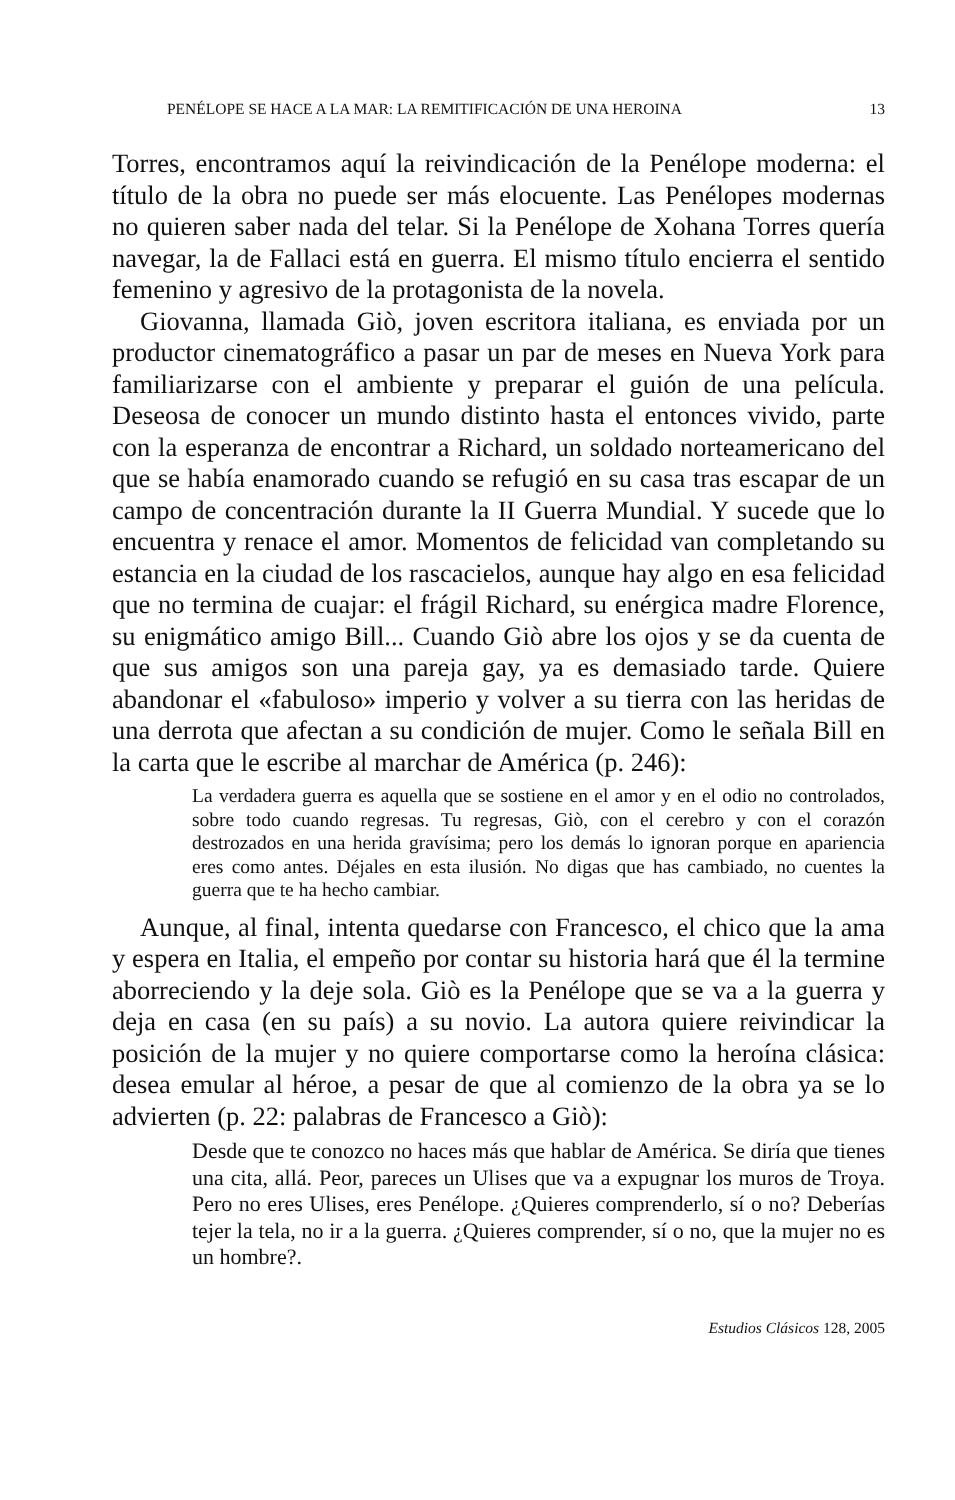PENÉLOPE SE HACE A LA MAR: LA REMITIFICACIÓN DE UNA HEROINA 13
Torres, encontramos aquí la reivindicación de la Penélope moderna: el título de la obra no puede ser más elocuente. Las Penélopes modernas no quieren saber nada del telar. Si la Penélope de Xohana Torres quería navegar, la de Fallaci está en guerra. El mismo título encierra el sentido femenino y agresivo de la protagonista de la novela.
Giovanna, llamada Giò, joven escritora italiana, es enviada por un productor cinematográfico a pasar un par de meses en Nueva York para familiarizarse con el ambiente y preparar el guión de una película. Deseosa de conocer un mundo distinto hasta el entonces vivido, parte con la esperanza de encontrar a Richard, un soldado norteamericano del que se había enamorado cuando se refugió en su casa tras escapar de un campo de concentración durante la II Guerra Mundial. Y sucede que lo encuentra y renace el amor. Momentos de felicidad van completando su estancia en la ciudad de los rascacielos, aunque hay algo en esa felicidad que no termina de cuajar: el frágil Richard, su enérgica madre Florence, su enigmático amigo Bill... Cuando Giò abre los ojos y se da cuenta de que sus amigos son una pareja gay, ya es demasiado tarde. Quiere abandonar el «fabuloso» imperio y volver a su tierra con las heridas de una derrota que afectan a su condición de mujer. Como le señala Bill en la carta que le escribe al marchar de América (p. 246):
La verdadera guerra es aquella que se sostiene en el amor y en el odio no controlados, sobre todo cuando regresas. Tu regresas, Giò, con el cerebro y con el corazón destrozados en una herida gravísima; pero los demás lo ignoran porque en apariencia eres como antes. Déjales en esta ilusión. No digas que has cambiado, no cuentes la guerra que te ha hecho cambiar.
Aunque, al final, intenta quedarse con Francesco, el chico que la ama y espera en Italia, el empeño por contar su historia hará que él la termine aborreciendo y la deje sola. Giò es la Penélope que se va a la guerra y deja en casa (en su país) a su novio. La autora quiere reivindicar la posición de la mujer y no quiere comportarse como la heroína clásica: desea emular al héroe, a pesar de que al comienzo de la obra ya se lo advierten (p. 22: palabras de Francesco a Giò):
Desde que te conozco no haces más que hablar de América. Se diría que tienes una cita, allá. Peor, pareces un Ulises que va a expugnar los muros de Troya. Pero no eres Ulises, eres Penélope. ¿Quieres comprenderlo, sí o no? Deberías tejer la tela, no ir a la guerra. ¿Quieres comprender, sí o no, que la mujer no es un hombre?.
Estudios Clásicos 128, 2005